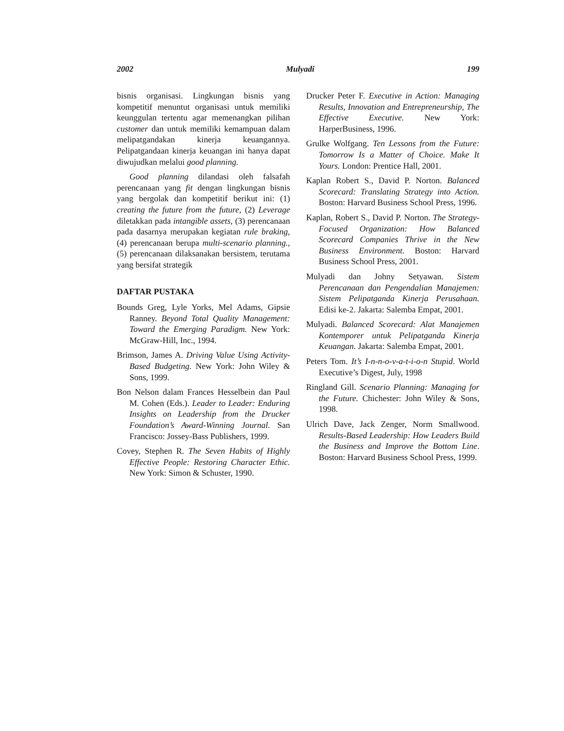2002 Mulyadi 199
bisnis organisasi. Lingkungan bisnis yang kompetitif menuntut organisasi untuk memiliki keunggulan tertentu agar memenangkan pilihan customer dan untuk memiliki kemampuan dalam melipatgandakan kinerja keuangannya. Pelipatgandaan kinerja keuangan ini hanya dapat diwujudkan melalui good planning.
Good planning dilandasi oleh falsafah perencanaan yang fit dengan lingkungan bisnis yang bergolak dan kompetitif berikut ini: (1) creating the future from the future, (2) Leverage diletakkan pada intangible assets, (3) perencanaan pada dasarnya merupakan kegiatan rule braking, (4) perencanaan berupa multi-scenario planning., (5) perencanaan dilaksanakan bersistem, terutama yang bersifat strategik
DAFTAR PUSTAKA
Bounds Greg, Lyle Yorks, Mel Adams, Gipsie Ranney. Beyond Total Quality Management: Toward the Emerging Paradigm. New York: McGraw-Hill, Inc., 1994.
Brimson, James A. Driving Value Using Activity-Based Budgeting. New York: John Wiley & Sons, 1999.
Bon Nelson dalam Frances Hesselbein dan Paul M. Cohen (Eds.). Leader to Leader: Enduring Insights on Leadership from the Drucker Foundation’s Award-Winning Journal. San Francisco: Jossey-Bass Publishers, 1999.
Covey, Stephen R. The Seven Habits of Highly Effective People: Restoring Character Ethic. New York: Simon & Schuster, 1990.
Drucker Peter F. Executive in Action: Managing Results, Innovation and Entrepreneurship, The Effective Executive. New York: HarperBusiness, 1996.
Grulke Wolfgang. Ten Lessons from the Future: Tomorrow Is a Matter of Choice. Make It Yours. London: Prentice Hall, 2001.
Kaplan Robert S., David P. Norton. Balanced Scorecard: Translating Strategy into Action. Boston: Harvard Business School Press, 1996.
Kaplan, Robert S., David P. Norton. The Strategy-Focused Organization: How Balanced Scorecard Companies Thrive in the New Business Environment. Boston: Harvard Business School Press, 2001.
Mulyadi dan Johny Setyawan. Sistem Perencanaan dan Pengendalian Manajemen: Sistem Pelipatganda Kinerja Perusahaan. Edisi ke-2. Jakarta: Salemba Empat, 2001.
Mulyadi. Balanced Scorecard: Alat Manajemen Kontemporer untuk Pelipatganda Kinerja Keuangan. Jakarta: Salemba Empat, 2001.
Peters Tom. It’s I-n-n-o-v-a-t-i-o-n Stupid. World Executive’s Digest, July, 1998
Ringland Gill. Scenario Planning: Managing for the Future. Chichester: John Wiley & Sons, 1998.
Ulrich Dave, Jack Zenger, Norm Smallwood. Results-Based Leadership: How Leaders Build the Business and Improve the Bottom Line. Boston: Harvard Business School Press, 1999.